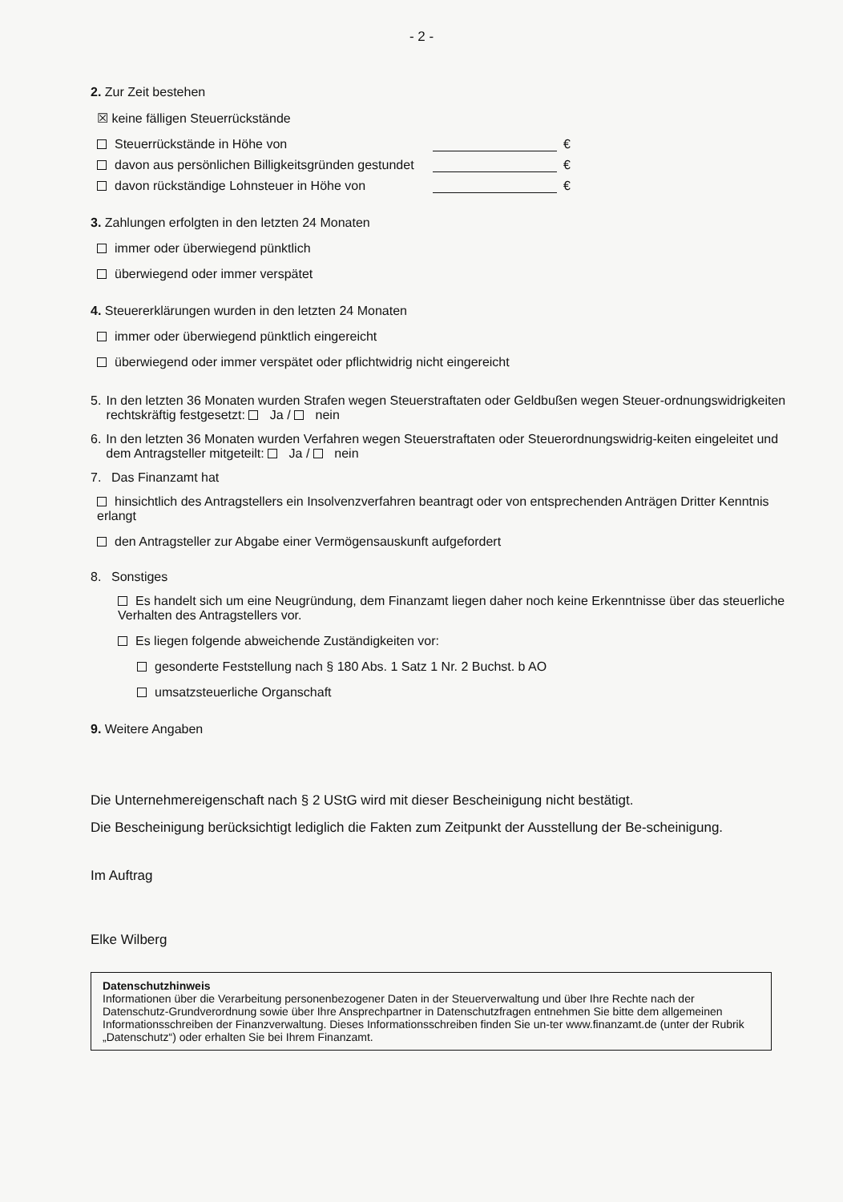- 2 -
2. Zur Zeit bestehen
☒ keine fälligen Steuerrückstände
Steuerrückstände in Höhe von €
davon aus persönlichen Billigkeitsgründen gestundet €
davon rückständige Lohnsteuer in Höhe von €
3. Zahlungen erfolgten in den letzten 24 Monaten
immer oder überwiegend pünktlich
überwiegend oder immer verspätet
4. Steuererklärungen wurden in den letzten 24 Monaten
immer oder überwiegend pünktlich eingereicht
überwiegend oder immer verspätet oder pflichtwidrig nicht eingereicht
5. In den letzten 36 Monaten wurden Strafen wegen Steuerstraftaten oder Geldbußen wegen Steuer-ordnungswidrigkeiten rechtskräftig festgesetzt: Ja / nein
6. In den letzten 36 Monaten wurden Verfahren wegen Steuerstraftaten oder Steuerordnungswidrig-keiten eingeleitet und dem Antragsteller mitgeteilt: Ja / nein
7. Das Finanzamt hat
hinsichtlich des Antragstellers ein Insolvenzverfahren beantragt oder von entsprechenden Anträgen Dritter Kenntnis erlangt
den Antragsteller zur Abgabe einer Vermögensauskunft aufgefordert
8. Sonstiges
Es handelt sich um eine Neugründung, dem Finanzamt liegen daher noch keine Erkenntnisse über das steuerliche Verhalten des Antragstellers vor.
Es liegen folgende abweichende Zuständigkeiten vor:
gesonderte Feststellung nach § 180 Abs. 1 Satz 1 Nr. 2 Buchst. b AO
umsatzsteuerliche Organschaft
9. Weitere Angaben
Die Unternehmereigenschaft nach § 2 UStG wird mit dieser Bescheinigung nicht bestätigt.
Die Bescheinigung berücksichtigt lediglich die Fakten zum Zeitpunkt der Ausstellung der Be-scheinigung.
Im Auftrag
Elke Wilberg
Datenschutzhinweis
Informationen über die Verarbeitung personenbezogener Daten in der Steuerverwaltung und über Ihre Rechte nach der Datenschutz-Grundverordnung sowie über Ihre Ansprechpartner in Datenschutzfragen entnehmen Sie bitte dem allgemeinen Informationsschreiben der Finanzverwaltung. Dieses Informationsschreiben finden Sie un-ter www.finanzamt.de (unter der Rubrik „Datenschutz“) oder erhalten Sie bei Ihrem Finanzamt.